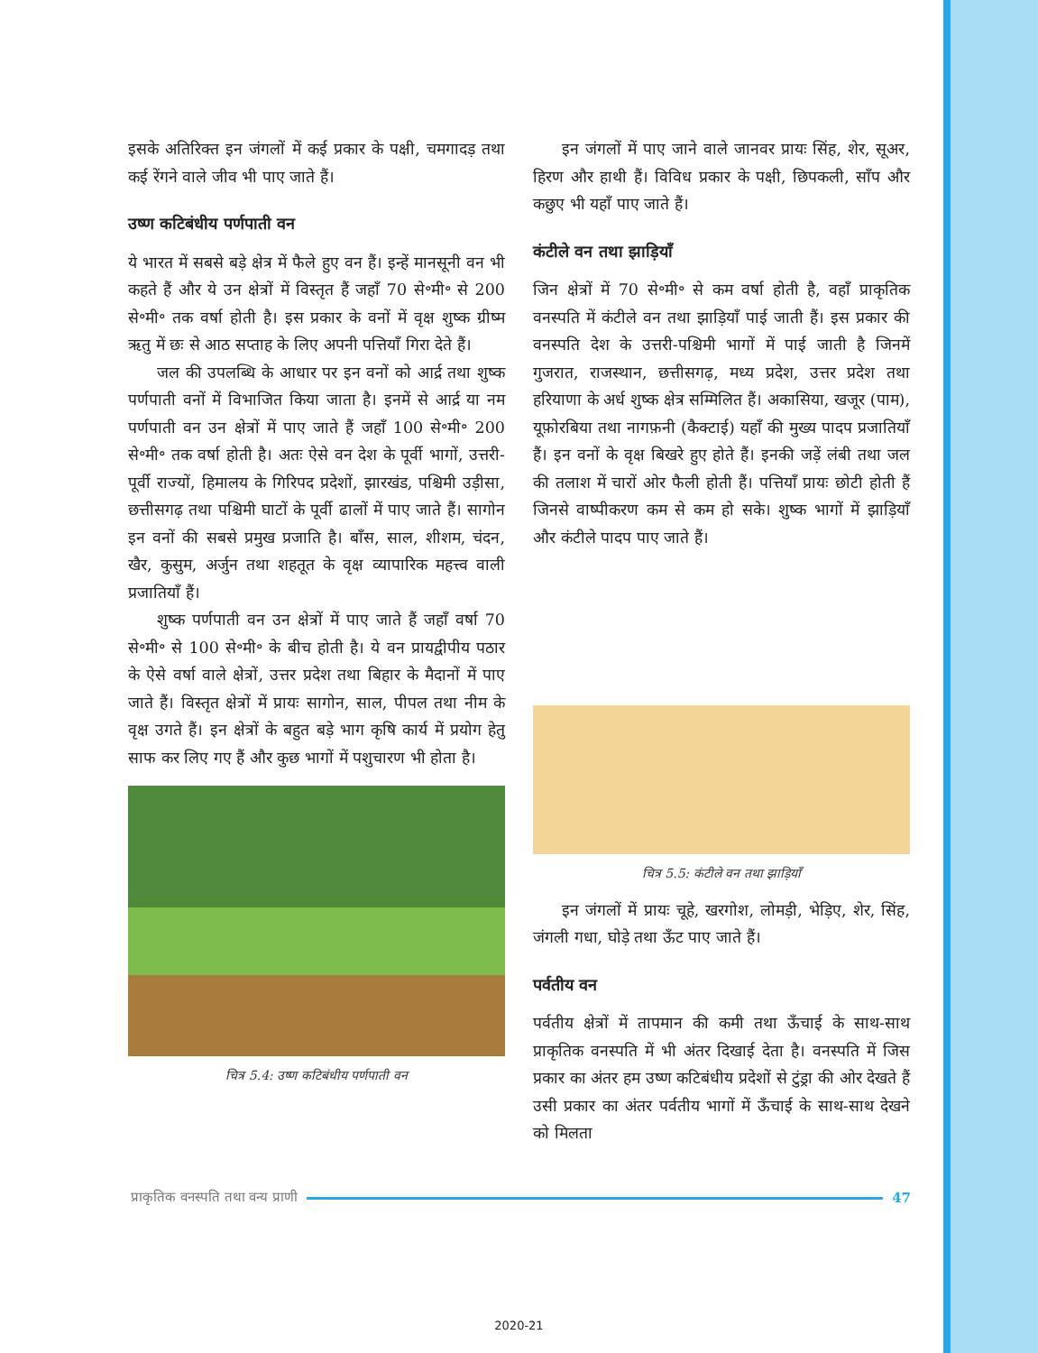इसके अतिरिक्त इन जंगलों में कई प्रकार के पक्षी, चमगादड़ तथा कई रेंगने वाले जीव भी पाए जाते हैं।
उष्ण कटिबंधीय पर्णपाती वन
ये भारत में सबसे बड़े क्षेत्र में फैले हुए वन हैं। इन्हें मानसूनी वन भी कहते हैं और ये उन क्षेत्रों में विस्तृत हैं जहाँ 70 से॰मी॰ से 200 से॰मी॰ तक वर्षा होती है। इस प्रकार के वनों में वृक्ष शुष्क ग्रीष्म ऋतु में छः से आठ सप्ताह के लिए अपनी पत्तियाँ गिरा देते हैं।
जल की उपलब्धि के आधार पर इन वनों को आर्द्र तथा शुष्क पर्णपाती वनों में विभाजित किया जाता है। इनमें से आर्द्र या नम पर्णपाती वन उन क्षेत्रों में पाए जाते हैं जहाँ 100 से॰मी॰ 200 से॰मी॰ तक वर्षा होती है। अतः ऐसे वन देश के पूर्वी भागों, उत्तरी-पूर्वी राज्यों, हिमालय के गिरिपद प्रदेशों, झारखंड, पश्चिमी उड़ीसा, छत्तीसगढ़ तथा पश्चिमी घाटों के पूर्वी ढालों में पाए जाते हैं। सागोन इन वनों की सबसे प्रमुख प्रजाति है। बाँस, साल, शीशम, चंदन, खैर, कुसुम, अर्जुन तथा शहतूत के वृक्ष व्यापारिक महत्त्व वाली प्रजातियाँ हैं।
शुष्क पर्णपाती वन उन क्षेत्रों में पाए जाते हैं जहाँ वर्षा 70 से॰मी॰ से 100 से॰मी॰ के बीच होती है। ये वन प्रायद्वीपीय पठार के ऐसे वर्षा वाले क्षेत्रों, उत्तर प्रदेश तथा बिहार के मैदानों में पाए जाते हैं। विस्तृत क्षेत्रों में प्रायः सागोन, साल, पीपल तथा नीम के वृक्ष उगते हैं। इन क्षेत्रों के बहुत बड़े भाग कृषि कार्य में प्रयोग हेतु साफ कर लिए गए हैं और कुछ भागों में पशुचारण भी होता है।
चित्र 5.4: उष्ण कटिबंधीय पर्णपाती वन
इन जंगलों में पाए जाने वाले जानवर प्रायः सिंह, शेर, सूअर, हिरण और हाथी हैं। विविध प्रकार के पक्षी, छिपकली, साँप और कछुए भी यहाँ पाए जाते हैं।
कंटीले वन तथा झाड़ियाँ
जिन क्षेत्रों में 70 से॰मी॰ से कम वर्षा होती है, वहाँ प्राकृतिक वनस्पति में कंटीले वन तथा झाड़ियाँ पाई जाती हैं। इस प्रकार की वनस्पति देश के उत्तरी-पश्चिमी भागों में पाई जाती है जिनमें गुजरात, राजस्थान, छत्तीसगढ़, मध्य प्रदेश, उत्तर प्रदेश तथा हरियाणा के अर्ध शुष्क क्षेत्र सम्मिलित हैं। अकासिया, खजूर (पाम), यूफ़ोरबिया तथा नागफ़नी (कैक्टाई) यहाँ की मुख्य पादप प्रजातियाँ हैं। इन वनों के वृक्ष बिखरे हुए होते हैं। इनकी जड़ें लंबी तथा जल की तलाश में चारों ओर फैली होती हैं। पत्तियाँ प्रायः छोटी होती हैं जिनसे वाष्पीकरण कम से कम हो सके। शुष्क भागों में झाड़ियाँ और कंटीले पादप पाए जाते हैं।
चित्र 5.5: कंटीले वन तथा झाड़ियाँ
इन जंगलों में प्रायः चूहे, खरगोश, लोमड़ी, भेड़िए, शेर, सिंह, जंगली गधा, घोड़े तथा ऊँट पाए जाते हैं।
पर्वतीय वन
पर्वतीय क्षेत्रों में तापमान की कमी तथा ऊँचाई के साथ-साथ प्राकृतिक वनस्पति में भी अंतर दिखाई देता है। वनस्पति में जिस प्रकार का अंतर हम उष्ण कटिबंधीय प्रदेशों से टुंड्रा की ओर देखते हैं उसी प्रकार का अंतर पर्वतीय भागों में ऊँचाई के साथ-साथ देखने को मिलता
प्राकृतिक वनस्पति तथा वन्य प्राणी 47
2020-21